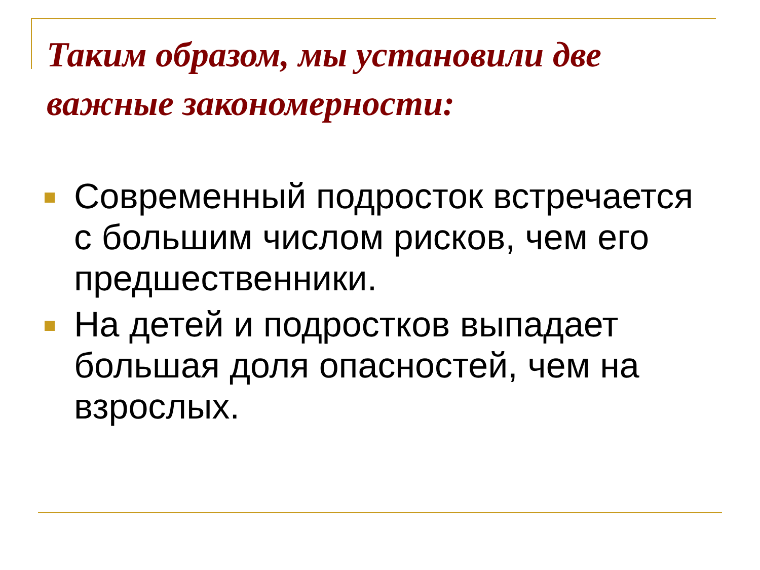Таким образом, мы установили две важные закономерности:
Современный подросток встречается с большим числом рисков, чем его предшественники.
На детей и подростков выпадает большая доля опасностей, чем на взрослых.